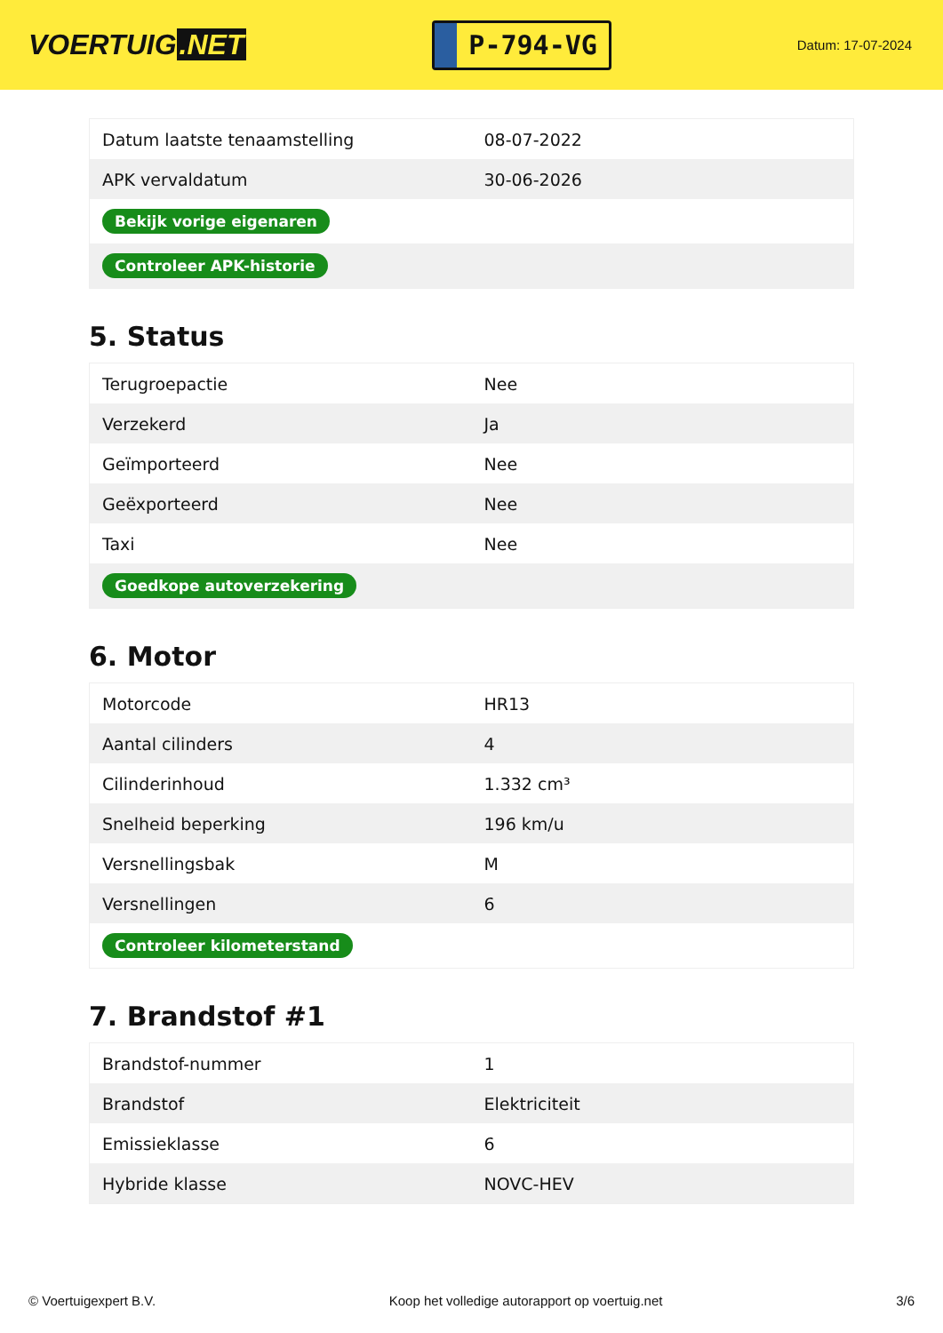VOERTUIG.NET
P-794-VG
Datum: 17-07-2024
| Datum laatste tenaamstelling | 08-07-2022 |
| APK vervaldatum | 30-06-2026 |
| Bekijk vorige eigenaren | |
| Controleer APK-historie | |
5. Status
| Terugroepactie | Nee |
| Verzekerd | Ja |
| Geïmporteerd | Nee |
| Geëxporteerd | Nee |
| Taxi | Nee |
| Goedkope autoverzekering | |
6. Motor
| Motorcode | HR13 |
| Aantal cilinders | 4 |
| Cilinderinhoud | 1.332 cm³ |
| Snelheid beperking | 196 km/u |
| Versnellingsbak | M |
| Versnellingen | 6 |
| Controleer kilometerstand | |
7. Brandstof #1
| Brandstof-nummer | 1 |
| Brandstof | Elektriciteit |
| Emissieklasse | 6 |
| Hybride klasse | NOVC-HEV |
© Voertuigexpert B.V. Koop het volledige autorapport op voertuig.net 3/6